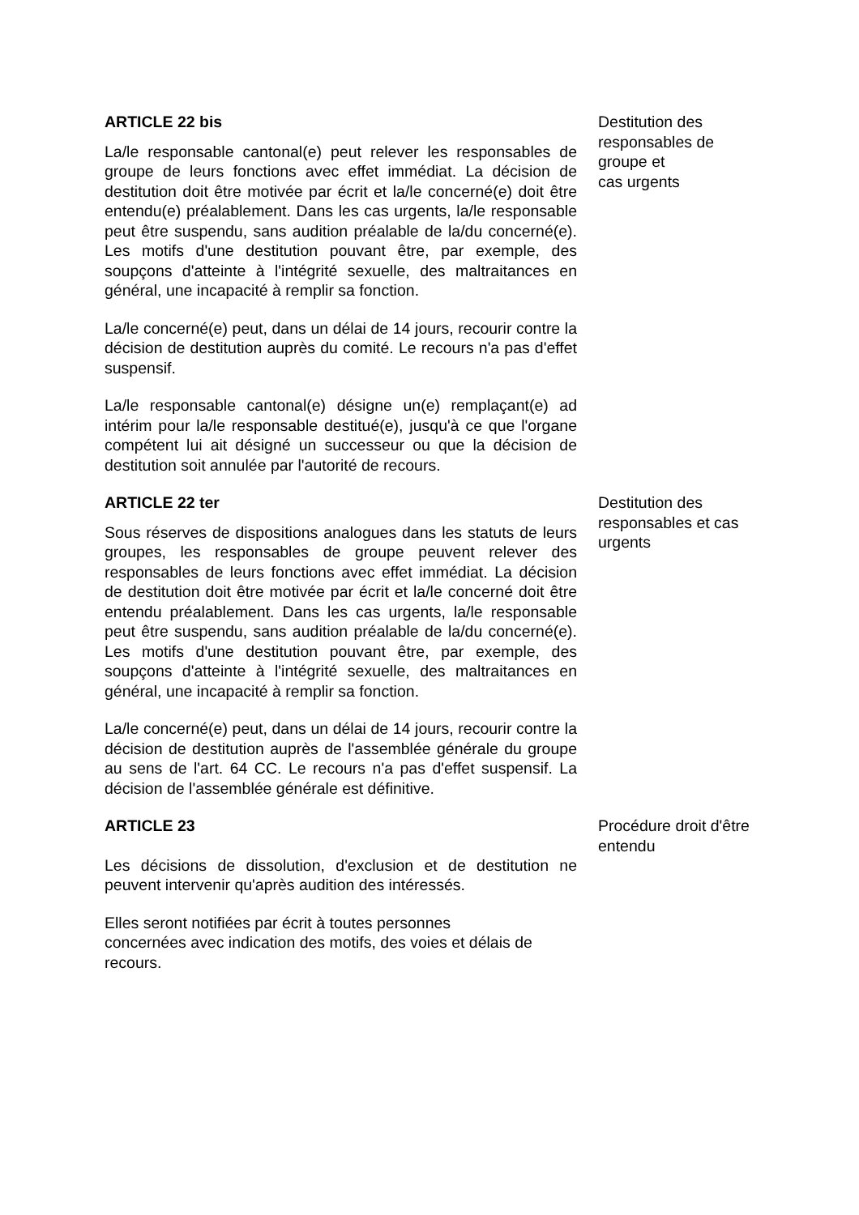ARTICLE 22 bis
La/le responsable cantonal(e) peut relever les responsables de groupe de leurs fonctions avec effet immédiat. La décision de destitution doit être motivée par écrit et la/le concerné(e) doit être entendu(e) préalablement. Dans les cas urgents, la/le responsable peut être suspendu, sans audition préalable de la/du concerné(e). Les motifs d'une destitution pouvant être, par exemple, des soupçons d'atteinte à l'intégrité sexuelle, des maltraitances en général, une incapacité à remplir sa fonction.
La/le concerné(e) peut, dans un délai de 14 jours, recourir contre la décision de destitution auprès du comité. Le recours n'a pas d'effet suspensif.
La/le responsable cantonal(e) désigne un(e) remplaçant(e) ad intérim pour la/le responsable destitué(e), jusqu'à ce que l'organe compétent lui ait désigné un successeur ou que la décision de destitution soit annulée par l'autorité de recours.
Destitution des responsables de groupe et
cas urgents
ARTICLE 22 ter
Sous réserves de dispositions analogues dans les statuts de leurs groupes, les responsables de groupe peuvent relever des responsables de leurs fonctions avec effet immédiat. La décision de destitution doit être motivée par écrit et la/le concerné doit être entendu préalablement. Dans les cas urgents, la/le responsable peut être suspendu, sans audition préalable de la/du concerné(e). Les motifs d'une destitution pouvant être, par exemple, des soupçons d'atteinte à l'intégrité sexuelle, des maltraitances en général, une incapacité à remplir sa fonction.
La/le concerné(e) peut, dans un délai de 14 jours, recourir contre la décision de destitution auprès de l'assemblée générale du groupe au sens de l'art. 64 CC. Le recours n'a pas d'effet suspensif. La décision de l'assemblée générale est définitive.
Destitution des responsables et cas urgents
ARTICLE 23
Les décisions de dissolution, d'exclusion et de destitution ne peuvent intervenir qu'après audition des intéressés.
Elles seront notifiées par écrit à toutes personnes
concernées avec indication des motifs, des voies et délais de recours.
Procédure droit d'être entendu